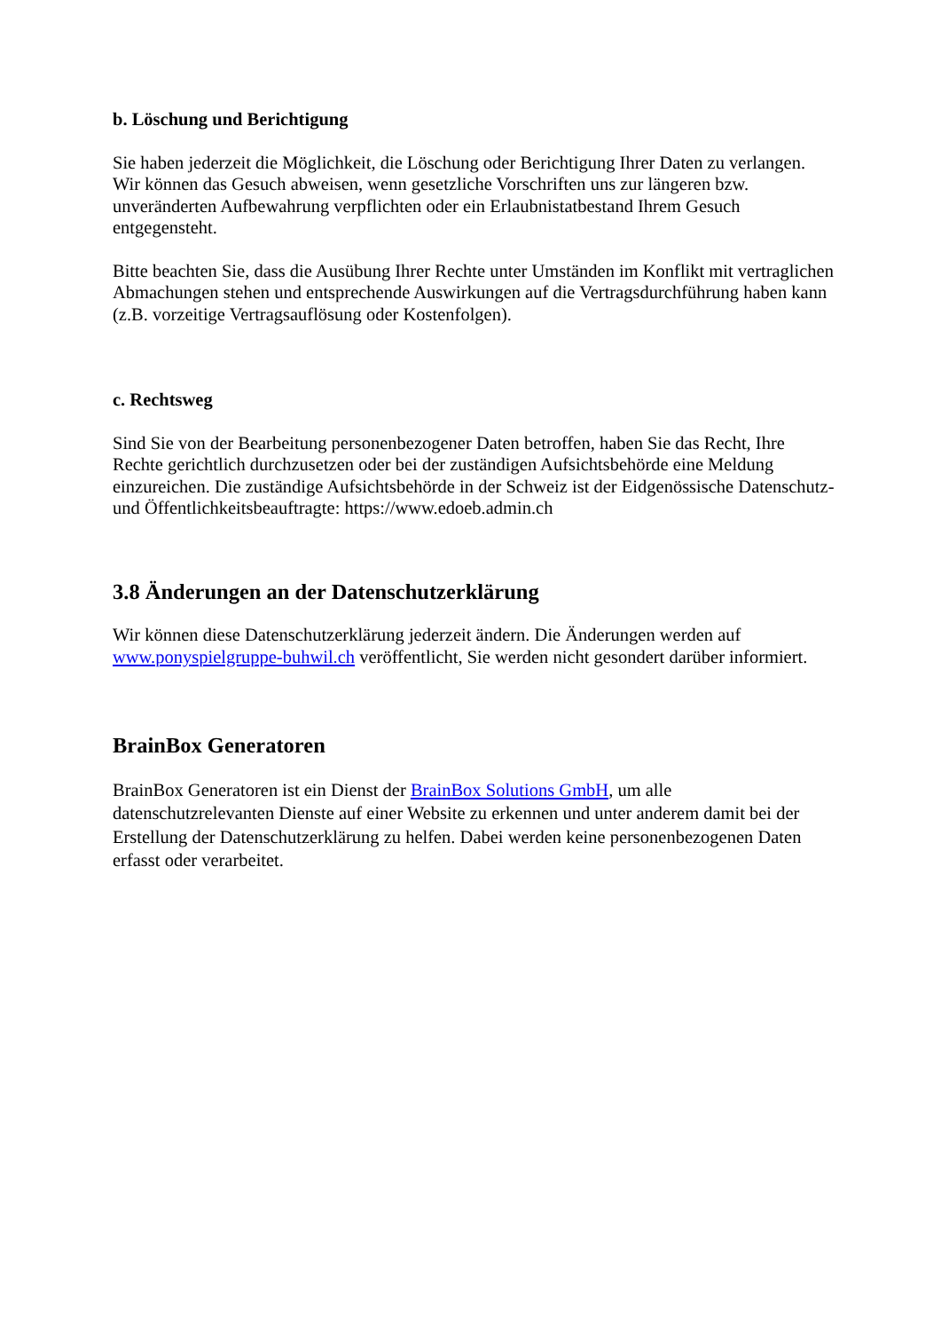b. Löschung und Berichtigung
Sie haben jederzeit die Möglichkeit, die Löschung oder Berichtigung Ihrer Daten zu verlangen. Wir können das Gesuch abweisen, wenn gesetzliche Vorschriften uns zur längeren bzw. unveränderten Aufbewahrung verpflichten oder ein Erlaubnistatbestand Ihrem Gesuch entgegensteht.
Bitte beachten Sie, dass die Ausübung Ihrer Rechte unter Umständen im Konflikt mit vertraglichen Abmachungen stehen und entsprechende Auswirkungen auf die Vertragsdurchführung haben kann (z.B. vorzeitige Vertragsauflösung oder Kostenfolgen).
c. Rechtsweg
Sind Sie von der Bearbeitung personenbezogener Daten betroffen, haben Sie das Recht, Ihre Rechte gerichtlich durchzusetzen oder bei der zuständigen Aufsichtsbehörde eine Meldung einzureichen. Die zuständige Aufsichtsbehörde in der Schweiz ist der Eidgenössische Datenschutz- und Öffentlichkeitsbeauftragte: https://www.edoeb.admin.ch
3.8 Änderungen an der Datenschutzerklärung
Wir können diese Datenschutzerklärung jederzeit ändern. Die Änderungen werden auf www.ponyspielgruppe-buhwil.ch veröffentlicht, Sie werden nicht gesondert darüber informiert.
BrainBox Generatoren
BrainBox Generatoren ist ein Dienst der BrainBox Solutions GmbH, um alle datenschutzrelevanten Dienste auf einer Website zu erkennen und unter anderem damit bei der Erstellung der Datenschutzerklärung zu helfen. Dabei werden keine personenbezogenen Daten erfasst oder verarbeitet.